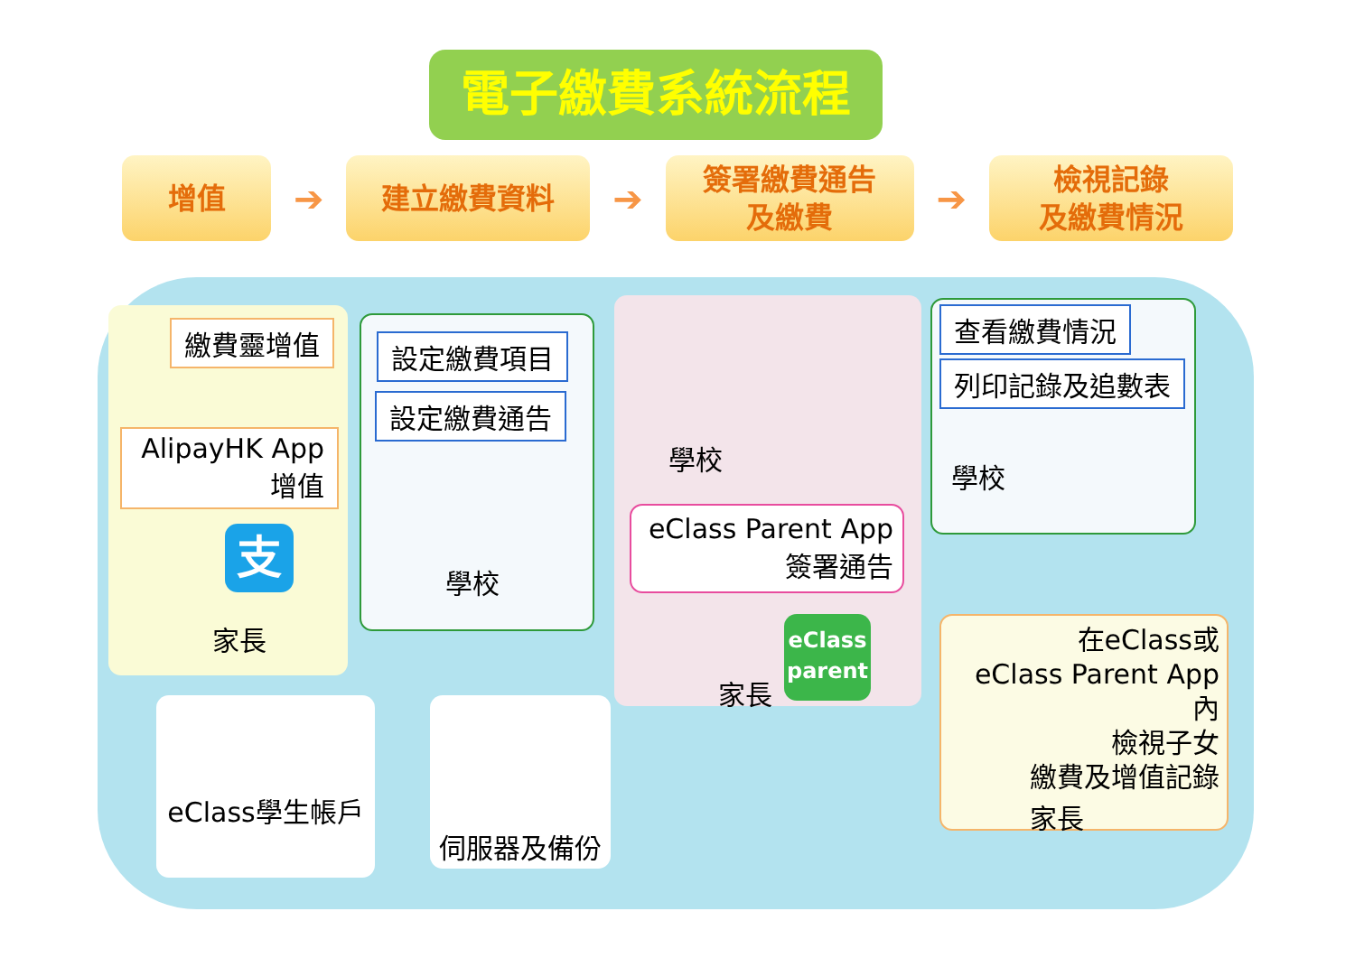電子繳費系統流程
增值
➔
建立繳費資料
➔
簽署繳費通告
及繳費
➔
檢視記錄
及繳費情況
繳費靈增值
AlipayHK App
增值
支
家長
設定繳費項目
設定繳費通告
學校
學校
eClass Parent App
簽署通告
eClass
parent
家長
查看繳費情況
列印記錄及追數表
學校
在eClass或
eClass Parent App內
檢視子女
繳費及增值記錄
家長
eClass學生帳戶 伺服器及備份